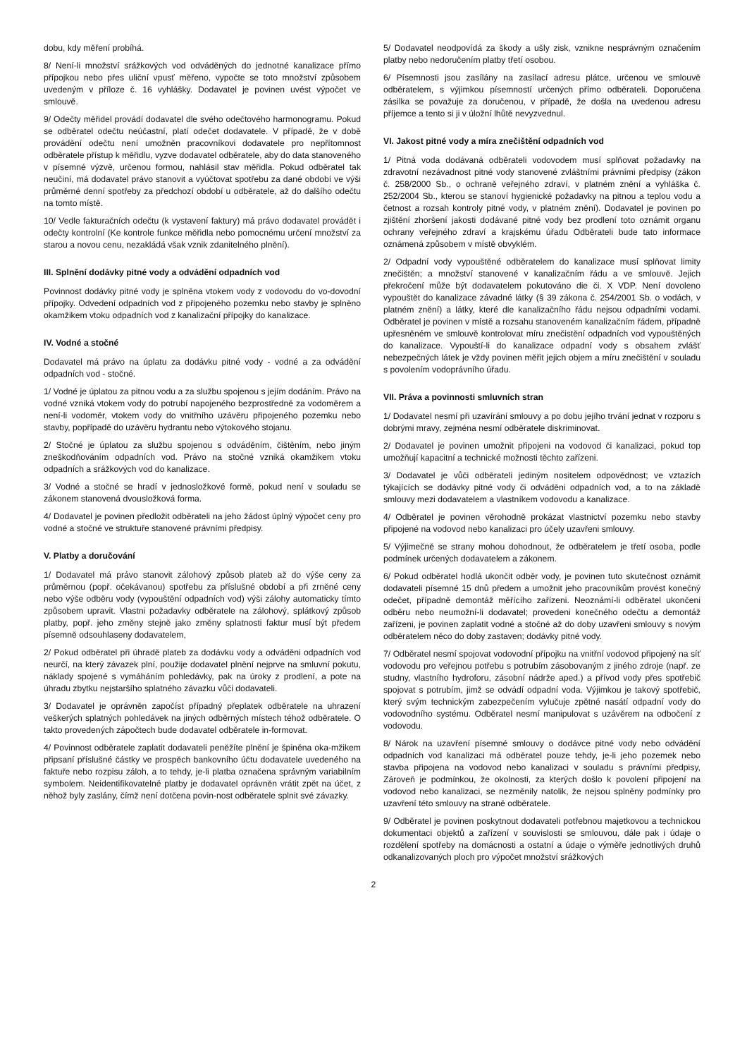dobu, kdy měření probíhá.
8/ Není-li množství srážkových vod odváděných do jednotné kanalizace přímo přípojkou nebo přes uliční vpusť měřeno, vypočte se toto množství způsobem uvedeným v příloze č. 16 vyhlášky. Dodavatel je povinen uvést výpočet ve smlouvě.
9/ Odečty měřidel provádí dodavatel dle svého odečtového harmonogramu. Pokud se odběratel odečtu neúčastní, platí odečet dodavatele. V případě, že v době provádění odečtu není umožněn pracovníkovi dodavatele pro nepřítomnost odběratele přístup k měřidlu, vyzve dodavatel odběratele, aby do data stanoveného v písemné výzvě, určenou formou, nahlásil stav měřidla. Pokud odběratel tak neučiní, má dodavatel právo stanovit a vyúčtovat spotřebu za dané období ve výši průměrné denní spotřeby za předchozí období u odběratele, až do dalšího odečtu na tomto místě.
10/ Vedle fakturačních odečtu (k vystavení faktury) má právo dodavatel provádět i odečty kontrolní (Ke kontrole funkce měřidla nebo pomocnému určení množství za starou a novou cenu, nezakládá však vznik zdanitelného plnění).
III. Splnění dodávky pitné vody a odvádění odpadních vod
Povinnost dodávky pitné vody je splněna vtokem vody z vodovodu do vo-dovodní přípojky. Odvedení odpadních vod z připojeného pozemku nebo stavby je splněno okamžikem vtoku odpadních vod z kanalizační přípojky do kanalizace.
IV. Vodné a stočné
Dodavatel má právo na úplatu za dodávku pitné vody - vodné a za odvádění odpadních vod - stočné.
1/ Vodné je úplatou za pitnou vodu a za službu spojenou s jejím dodáním. Právo na vodné vzniká vtokem vody do potrubí napojeného bezprostředně za vodoměrem a není-li vodoměr, vtokem vody do vnitřního uzávěru připojeného pozemku nebo stavby, popřípadě do uzávěru hydrantu nebo výtokového stojanu.
2/ Stočné je úplatou za službu spojenou s odváděním, čištěním, nebo jiným zneškodňováním odpadních vod. Právo na stočné vzniká okamžikem vtoku odpadních a srážkových vod do kanalizace.
3/ Vodné a stočné se hradí v jednosložkové formě, pokud není v souladu se zákonem stanovená dvousložková forma.
4/ Dodavatel je povinen předložit odběrateli na jeho žádost úplný výpočet ceny pro vodné a stočné ve struktuře stanovené právními předpisy.
V. Platby a doručování
1/ Dodavatel má právo stanovit zálohový způsob plateb až do výše ceny za průměrnou (popř. očekávanou) spotřebu za příslušné období a při zrněné ceny nebo výše odběru vody (vypouštění odpadních vod) výši zálohy automaticky tímto způsobem upravit. Vlastni požadavky odběratele na zálohový, splátkový způsob platby, popř. jeho změny stejně jako změny splatnosti faktur musí být předem písemně odsouhlaseny dodavatelem,
2/ Pokud odběratel při úhradě plateb za dodávku vody a odváděni odpadních vod neurčí, na který závazek plní, použije dodavatel plnění nejprve na smluvní pokutu, náklady spojené s vymáháním pohledávky, pak na úroky z prodlení, a pote na úhradu zbytku nejstaršího splatného závazku vůči dodavateli.
3/ Dodavatel je oprávněn započíst případný přeplatek odběratele na uhrazení veškerých splatných pohledávek na jiných odběrných místech téhož odběratele. O takto provedených zápočtech bude dodavatel odběratele in-formovat.
4/ Povinnost odběratele zaplatit dodavateli peněžíte plnění je špiněna oka-mžikem připsaní příslušné částky ve prospěch bankovního účtu dodavatele uvedeného na faktuře nebo rozpisu záloh, a to tehdy, je-li platba označena správným variabilním symbolem. Neidentifikovatelné platby je dodavatel oprávněn vrátit zpět na účet, z něhož byly zaslány, čímž není dotčena povin-nost odběratele splnit své závazky.
5/ Dodavatel neodpovídá za škody a ušly zisk, vznikne nesprávným označením platby nebo nedoručením platby třetí osobou.
6/ Písemnosti jsou zasílány na zasílací adresu plátce, určenou ve smlouvě odběratelem, s výjimkou písemností určených přímo odběrateli. Doporučena zásilka se považuje za doručenou, v případě, že došla na uvedenou adresu příjemce a tento si ji v úložní lhůtě nevyzvednul.
VI. Jakost pitné vody a míra znečištění odpadních vod
1/ Pitná voda dodávaná odběrateli vodovodem musí splňovat požadavky na zdravotní nezávadnost pitné vody stanovené zvláštními právními předpisy (zákon č. 258/2000 Sb., o ochraně veřejného zdraví, v platném znění a vyhláška č. 252/2004 Sb., kterou se stanoví hygienické požadavky na pitnou a teplou vodu a četnost a rozsah kontroly pitné vody, v platném znění). Dodavatel je povinen po zjištění zhoršení jakosti dodávané pitné vody bez prodlení toto oznámit organu ochrany veřejného zdraví a krajskému úřadu Odběrateli bude tato informace oznámená způsobem v místě obvyklém.
2/ Odpadní vody vypouštěné odběratelem do kanalizace musí splňovat limity znečištěn; a množství stanovené v kanalizačním řádu a ve smlouvě. Jejich překročení může být dodavatelem pokutováno die či. X VDP. Není dovoleno vypouštět do kanalizace závadné látky (§ 39 zákona č. 254/2001 Sb. o vodách, v platném znění) a látky, které dle kanalizačního řádu nejsou odpadními vodami. Odběratel je povinen v místě a rozsahu stanoveném kanalizačním řádem, případně upřesněném ve smlouvě kontrolovat míru znečistění odpadních vod vypouštěných do kanalizace. Vypouští-li do kanalizace odpadní vody s obsahem zvlášť nebezpečných látek je vždy povinen měřit jejich objem a míru znečištění v souladu s povolením vodoprávního úřadu.
VII. Práva a povinnosti smluvních stran
1/ Dodavatel nesmí při uzavírání smlouvy a po dobu jejího trvání jednat v rozporu s dobrými mravy, zejména nesmí odběratele diskriminovat.
2/ Dodavatel je povinen umožnit připojeni na vodovod či kanalizaci, pokud top umožňují kapacitní a technické možnosti těchto zařízeni.
3/ Dodavatel je vůči odběrateli jediným nositelem odpovědnost; ve vztazích týkajících se dodávky pitné vody či odváděni odpadních vod, a to na základě smlouvy mezi dodavatelem a vlastníkem vodovodu a kanalizace.
4/ Odběratel je povinen věrohodně prokázat vlastnictví pozemku nebo stavby připojené na vodovod nebo kanalizaci pro účely uzavřeni smlouvy.
5/ Výjimečně se strany mohou dohodnout, že odběratelem je třetí osoba, podle podmínek určených dodavatelem a zákonem.
6/ Pokud odběratel hodlá ukončit odběr vody, je povinen tuto skutečnost oznámit dodavateli písemné 15 dnů předem a umožnit jeho pracovníkům provést konečný odečet, případně demontáž měřícího zařízeni. Neoznámí-li odběratel ukončeni odběru nebo neumožní-li dodavatel; provedeni konečného odečtu a demontáž zařízeni, je povinen zaplatit vodné a stočné až do doby uzavřeni smlouvy s novým odběratelem něco do doby zastaven; dodávky pitné vody.
7/ Odběratel nesmí spojovat vodovodní přípojku na vnitřní vodovod připojený na síť vodovodu pro veřejnou potřebu s potrubím zásobovaným z jiného zdroje (např. ze studny, vlastního hydroforu, zásobní nádrže aped.) a přívod vody přes spotřebič spojovat s potrubím, jimž se odvádí odpadní voda. Výjimkou je takový spotřebič, který svým technickým zabezpečením vylučuje zpětné nasátí odpadní vody do vodovodního systému. Odběratel nesmí manipulovat s uzávěrem na odbočení z vodovodu.
8/ Nárok na uzavření písemné smlouvy o dodávce pitné vody nebo odvádění odpadních vod kanalizaci má odběratel pouze tehdy, je-li jeho pozemek nebo stavba připojena na vodovod nebo kanalizaci v souladu s právními předpisy, Zároveň je podmínkou, že okolnosti, za kterých došlo k povolení připojení na vodovod nebo kanalizaci, se nezměnily natolik, že nejsou splněny podmínky pro uzavření této smlouvy na straně odběratele.
9/ Odběratel je povinen poskytnout dodavateli potřebnou majetkovou a technickou dokumentaci objektů a zařízení v souvislosti se smlouvou, dále pak i údaje o rozdělení spotřeby na domácnosti a ostatní a údaje o výměře jednotlivých druhů odkanalizovaných ploch pro výpočet množství srážkových
2